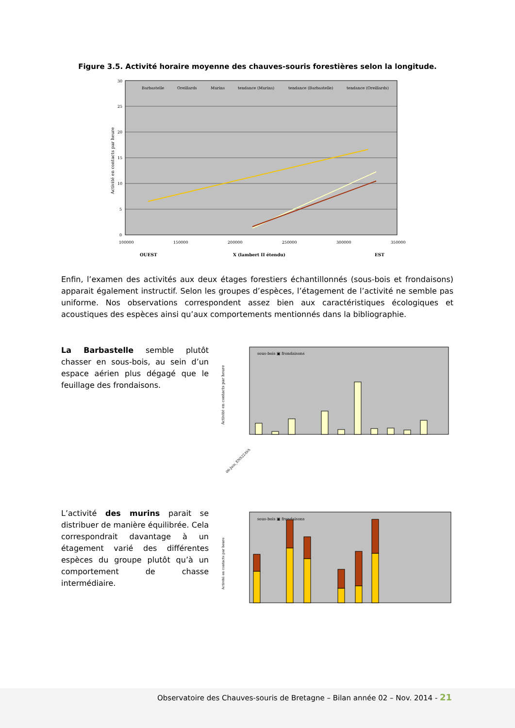Figure 3.5. Activité horaire moyenne des chauves-souris forestières selon la longitude.
30
25
20
15
10
5
0
100000
150000
200000
250000
300000
350000
Barbastelle
Oreillards
Murins
tendance (Murins)
tendance (Barbastelle)
tendance (Oreillards)
Activité en contacts par heure
OUEST
X (lambert II étendu)
EST
Enfin, l’examen des activités aux deux étages forestiers échantillonnés (sous-bois et frondaisons) apparait également instructif. Selon les groupes d’espèces, l’étagement de l’activité ne semble pas uniforme. Nos observations correspondent assez bien aux caractéristiques écologiques et acoustiques des espèces ainsi qu’aux comportements mentionnés dans la bibliographie.
La Barbastelle semble plutôt chasser en sous-bois, au sein d’un espace aérien plus dégagé que le feuillage des frondaisons.
sous-bois ▣ frondaisons
Activité en contacts par heure
06-Juin_ENS22AVA
L’activité des murins parait se distribuer de manière équilibrée. Cela correspondrait davantage à un étagement varié des différentes espèces du groupe plutôt qu’à un comportement de chasse intermédiaire.
sous-bois ▣ frondaisons
Activité en contacts par heure
Observatoire des Chauves-souris de Bretagne – Bilan année 02 – Nov. 2014 - 21